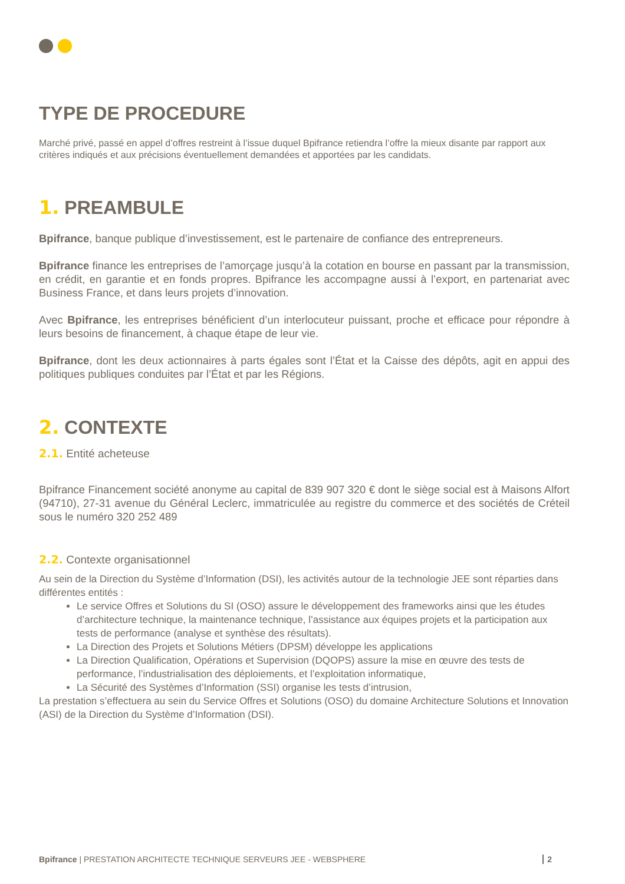TYPE DE PROCEDURE
Marché privé, passé en appel d’offres restreint à l’issue duquel Bpifrance retiendra l’offre la mieux disante par rapport aux critères indiqués et aux précisions éventuellement demandées et apportées par les candidats.
1. PREAMBULE
Bpifrance, banque publique d’investissement, est le partenaire de confiance des entrepreneurs.
Bpifrance finance les entreprises de l’amorçage jusqu’à la cotation en bourse en passant par la transmission, en crédit, en garantie et en fonds propres. Bpifrance les accompagne aussi à l’export, en partenariat avec Business France, et dans leurs projets d’innovation.
Avec Bpifrance, les entreprises bénéficient d’un interlocuteur puissant, proche et efficace pour répondre à leurs besoins de financement, à chaque étape de leur vie.
Bpifrance, dont les deux actionnaires à parts égales sont l’État et la Caisse des dépôts, agit en appui des politiques publiques conduites par l’État et par les Régions.
2. CONTEXTE
2.1. Entité acheteuse
Bpifrance Financement société anonyme au capital de 839 907 320 € dont le siège social est à Maisons Alfort (94710), 27-31 avenue du Général Leclerc, immatriculée au registre du commerce et des sociétés de Créteil sous le numéro 320 252 489
2.2. Contexte organisationnel
Au sein de la Direction du Système d’Information (DSI), les activités autour de la technologie JEE sont réparties dans différentes entités :
Le service Offres et Solutions du SI (OSO) assure le développement des frameworks ainsi que les études d’architecture technique, la maintenance technique, l’assistance aux équipes projets et la participation aux tests de performance (analyse et synthèse des résultats).
La Direction des Projets et Solutions Métiers (DPSM) développe les applications
La Direction Qualification, Opérations et Supervision (DQOPS) assure la mise en œuvre des tests de performance, l’industrialisation des déploiements, et l’exploitation informatique,
La Sécurité des Systèmes d’Information (SSI) organise les tests d’intrusion,
La prestation s’effectuera au sein du Service Offres et Solutions (OSO) du domaine Architecture Solutions et Innovation (ASI) de la Direction du Système d’Information (DSI).
Bpifrance | PRESTATION ARCHITECTE TECHNIQUE SERVEURS JEE - WEBSPHERE 2